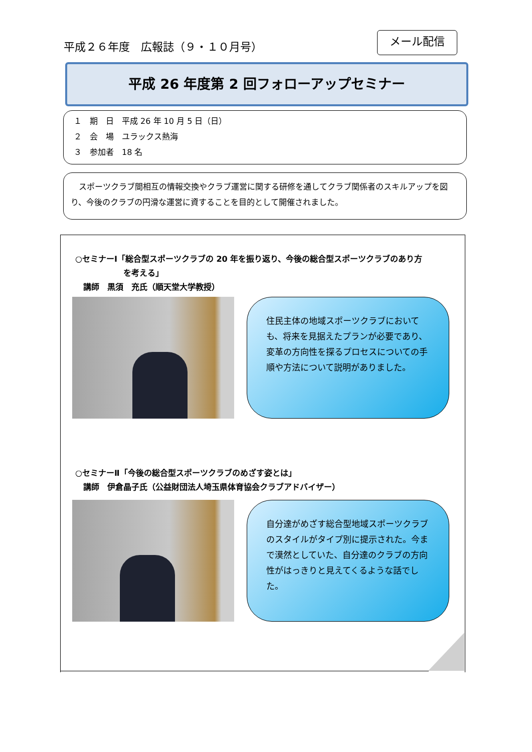平成２６年度　広報誌（９・１０月号）
メール配信
平成 26 年度第 2 回フォローアップセミナー
１　期　日　平成 26 年 10 月 5 日（日）
２　会　場　ユラックス熱海
３　参加者　18 名
　スポーツクラブ間相互の情報交換やクラブ運営に関する研修を通してクラブ関係者のスキルアップを図り、今後のクラブの円滑な運営に資することを目的として開催されました。
○セミナーⅠ「総合型スポーツクラブの 20 年を振り返り、今後の総合型スポーツクラブのあり方
　　　　　　を考える」
　講師　黒須　充氏（順天堂大学教授）
住民主体の地域スポーツクラブにおいても、将来を見据えたプランが必要であり、変革の方向性を探るプロセスについての手順や方法について説明がありました。
○セミナーⅡ「今後の総合型スポーツクラブのめざす姿とは」
　講師　伊倉晶子氏（公益財団法人埼玉県体育協会クラブアドバイザー）
自分達がめざす総合型地域スポーツクラブのスタイルがタイプ別に提示された。今まで漠然としていた、自分達のクラブの方向性がはっきりと見えてくるような話でした。